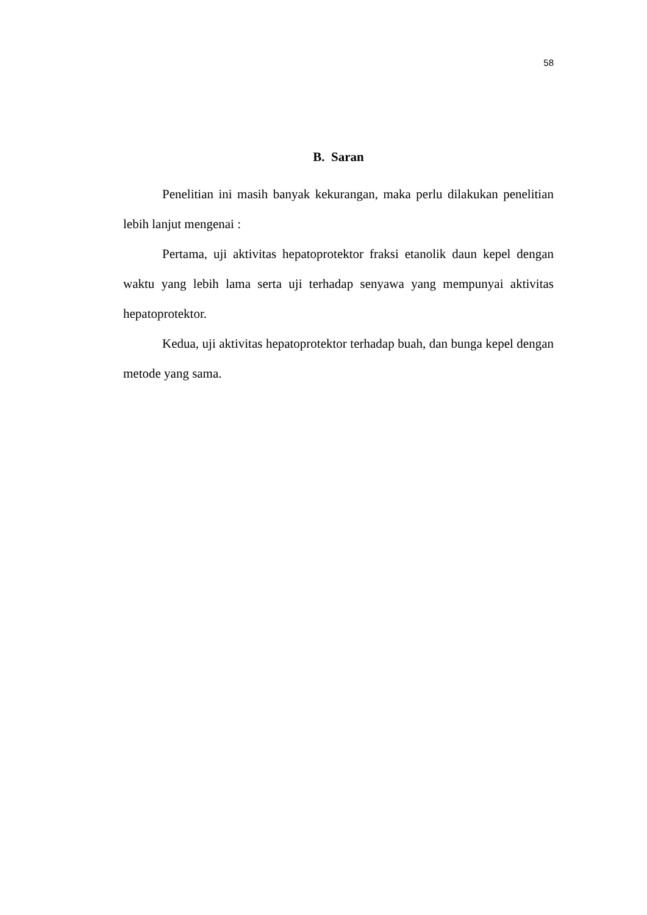58
B. Saran
Penelitian ini masih banyak kekurangan, maka perlu dilakukan penelitian lebih lanjut mengenai :
Pertama, uji aktivitas hepatoprotektor fraksi etanolik daun kepel dengan waktu yang lebih lama serta uji terhadap senyawa yang mempunyai aktivitas hepatoprotektor.
Kedua, uji aktivitas hepatoprotektor terhadap buah, dan bunga kepel dengan metode yang sama.